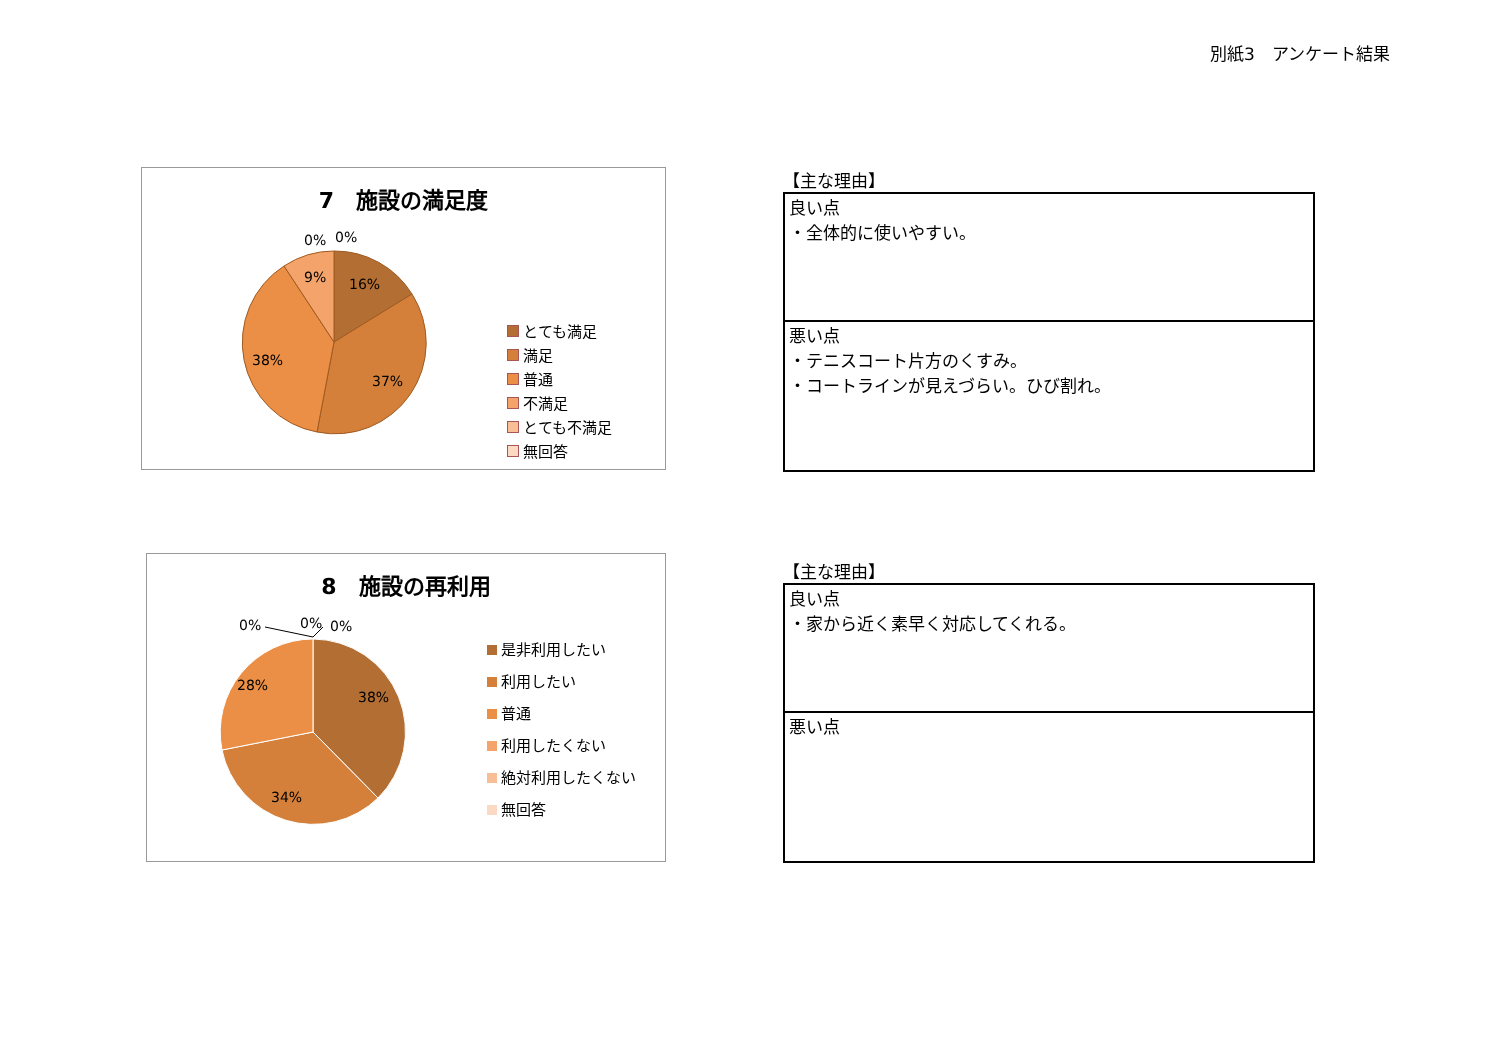別紙3　アンケート結果
7　施設の満足度
9%
16%
38%
37%
0%
0%
とても満足
満足
普通
不満足
とても不満足
無回答
【主な理由】
| 良い点 ・全体的に使いやすい。 |
| 悪い点 ・テニスコート片方のくすみ。 ・コートラインが見えづらい。ひび割れ。 |
8　施設の再利用
28%
38%
34%
0%
0%
0%
是非利用したい
利用したい
普通
利用したくない
絶対利用したくない
無回答
【主な理由】
| 良い点 ・家から近く素早く対応してくれる。 |
| 悪い点 |